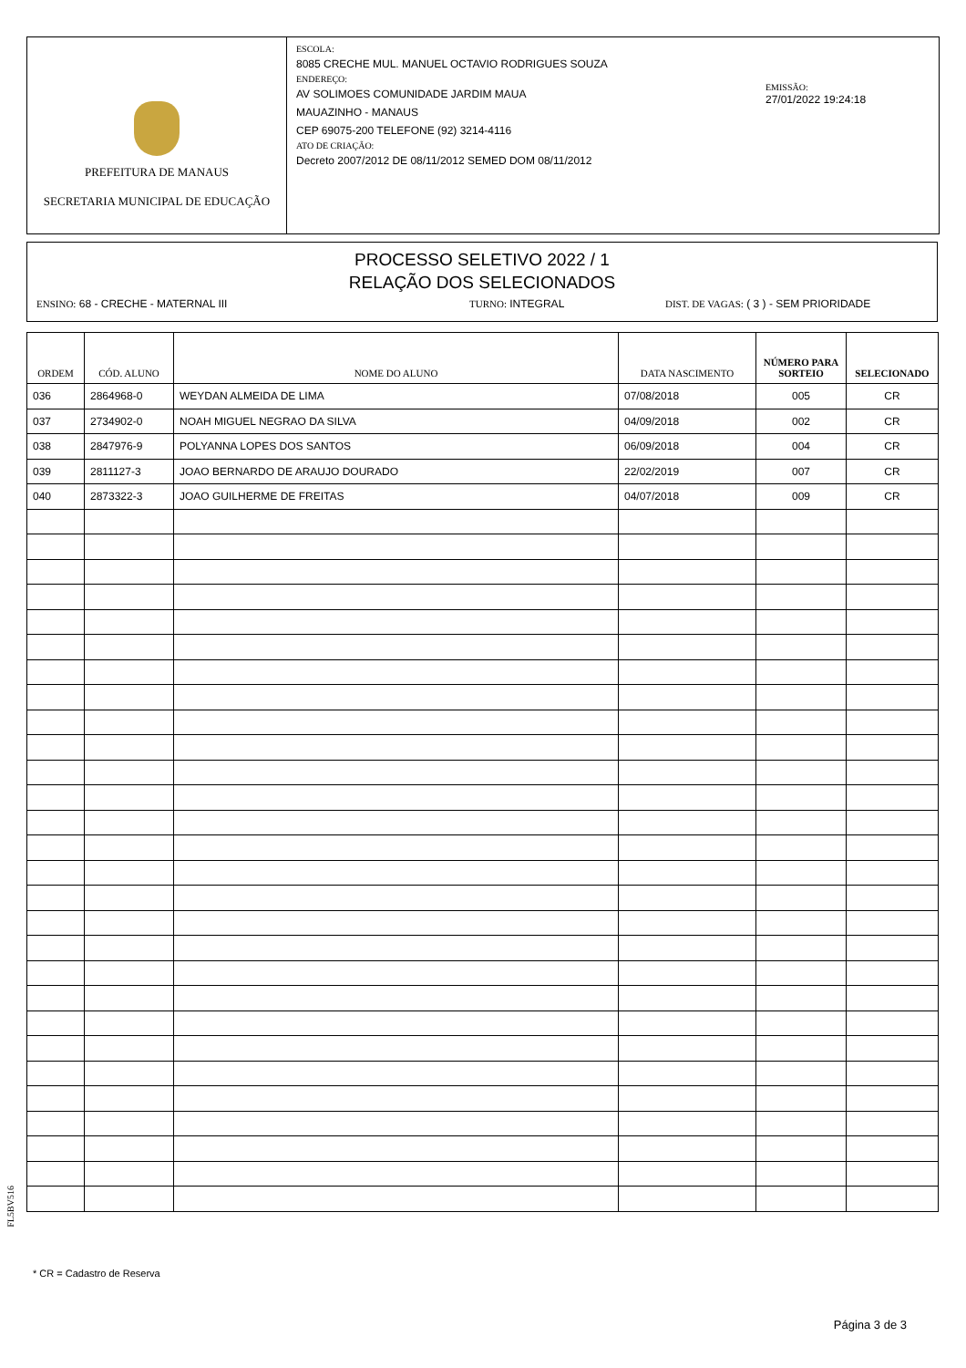PREFEITURA DE MANAUS
SECRETARIA MUNICIPAL DE EDUCAÇÃO
ESCOLA:
8085 CRECHE MUL. MANUEL OCTAVIO RODRIGUES SOUZA
ENDEREÇO:
AV SOLIMOES COMUNIDADE JARDIM MAUA
MAUAZINHO - MANAUS
CEP 69075-200 TELEFONE (92) 3214-4116
ATO DE CRIAÇÃO:
Decreto 2007/2012 DE 08/11/2012 SEMED DOM 08/11/2012
EMISSÃO:
27/01/2022 19:24:18
PROCESSO SELETIVO 2022 / 1
RELAÇÃO DOS SELECIONADOS
ENSINO: 68 - CRECHE - MATERNAL III TURNO: INTEGRAL DIST. DE VAGAS: ( 3 ) - SEM PRIORIDADE
| ORDEM | CÓD. ALUNO | NOME DO ALUNO | DATA NASCIMENTO | NÚMERO PARA SORTEIO | SELECIONADO |
| --- | --- | --- | --- | --- | --- |
| 036 | 2864968-0 | WEYDAN ALMEIDA DE LIMA | 07/08/2018 | 005 | CR |
| 037 | 2734902-0 | NOAH MIGUEL NEGRAO DA SILVA | 04/09/2018 | 002 | CR |
| 038 | 2847976-9 | POLYANNA LOPES DOS SANTOS | 06/09/2018 | 004 | CR |
| 039 | 2811127-3 | JOAO BERNARDO DE ARAUJO DOURADO | 22/02/2019 | 007 | CR |
| 040 | 2873322-3 | JOAO GUILHERME DE FREITAS | 04/07/2018 | 009 | CR |
FL5BV516
* CR = Cadastro de Reserva
Página 3 de 3